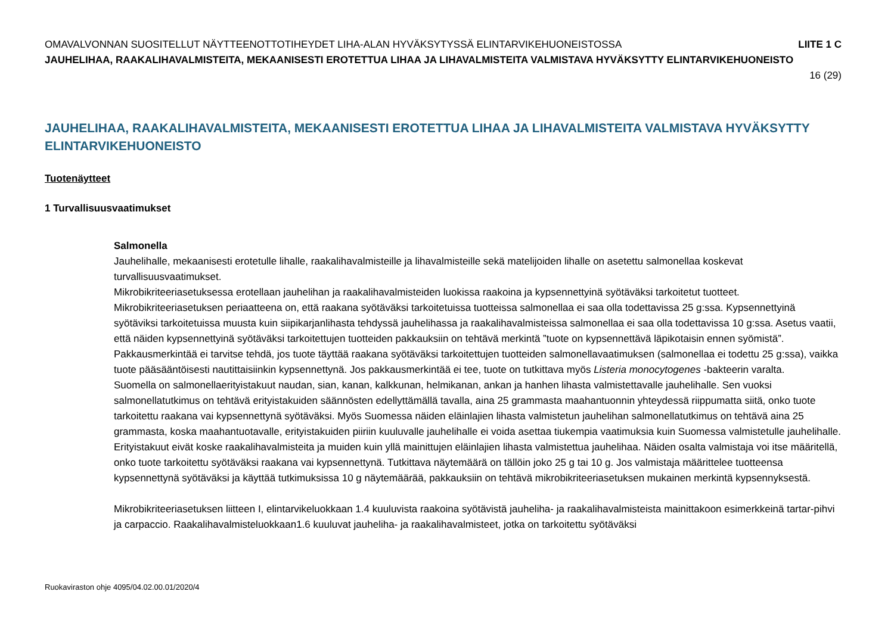OMAVALVONNAN SUOSITELLUT NÄYTTEENOTTOTIHEYDET LIHA-ALAN HYVÄKSYTYSSÄ ELINTARVIKEHUONEISTOSSA LIITE 1 C
JAUHELIHAA, RAAKALIHAVALMISTEITA, MEKAANISESTI EROTETTUA LIHAA JA LIHAVALMISTEITA VALMISTAVA HYVÄKSYTTY ELINTARVIKEHUONEISTO
16 (29)
JAUHELIHAA, RAAKALIHAVALMISTEITA, MEKAANISESTI EROTETTUA LIHAA JA LIHAVALMISTEITA VALMISTAVA HYVÄKSYTTY ELINTARVIKEHUONEISTO
Tuotenäytteet
1 Turvallisuusvaatimukset
Salmonella
Jauhelihalle, mekaanisesti erotetulle lihalle, raakalihavalmisteille ja lihavalmisteille sekä matelijoiden lihalle on asetettu salmonellaa koskevat turvallisuusvaatimukset.
Mikrobikriteeriasetuksessa erotellaan jauhelihan ja raakalihavalmisteiden luokissa raakoina ja kypsennettyinä syötäväksi tarkoitetut tuotteet. Mikrobikriteeriasetuksen periaatteena on, että raakana syötäväksi tarkoitetuissa tuotteissa salmonellaa ei saa olla todettavissa 25 g:ssa. Kypsennettyinä syötäviksi tarkoitetuissa muusta kuin siipikarjanlihasta tehdyssä jauhelihassa ja raakalihavalmisteissa salmonellaa ei saa olla todettavissa 10 g:ssa. Asetus vaatii, että näiden kypsennettyinä syötäväksi tarkoitettujen tuotteiden pakkauksiin on tehtävä merkintä ”tuote on kypsennettävä läpikotaisin ennen syömistä”. Pakkausmerkintää ei tarvitse tehdä, jos tuote täyttää raakana syötäväksi tarkoitettujen tuotteiden salmonellavaatimuksen (salmonellaa ei todettu 25 g:ssa), vaikka tuote pääsääntöisesti nautittaisiinkin kypsennettynä. Jos pakkausmerkintää ei tee, tuote on tutkittava myös Listeria monocytogenes -bakteerin varalta.
Suomella on salmonellaerityistakuut naudan, sian, kanan, kalkkunan, helmikanan, ankan ja hanhen lihasta valmistettavalle jauhelihalle. Sen vuoksi salmonellatutkimus on tehtävä erityistakuiden säännösten edellyttämällä tavalla, aina 25 grammasta maahantuonnin yhteydessä riippumatta siitä, onko tuote tarkoitettu raakana vai kypsennettynä syötäväksi. Myös Suomessa näiden eläinlajien lihasta valmistetun jauhelihan salmonellatutkimus on tehtävä aina 25 grammasta, koska maahantuotavalle, erityistakuiden piiriin kuuluvalle jauhelihalle ei voida asettaa tiukempia vaatimuksia kuin Suomessa valmistetulle jauhelihalle.
Erityistakuut eivät koske raakalihavalmisteita ja muiden kuin yllä mainittujen eläinlajien lihasta valmistettua jauhelihaa. Näiden osalta valmistaja voi itse määritellä, onko tuote tarkoitettu syötäväksi raakana vai kypsennettynä. Tutkittava näytemäärä on tällöin joko 25 g tai 10 g. Jos valmistaja määrittelee tuotteensa kypsennettynä syötäväksi ja käyttää tutkimuksissa 10 g näytemäärää, pakkauksiin on tehtävä mikrobikriteeriasetuksen mukainen merkintä kypsennyksestä.
Mikrobikriteeriasetuksen liitteen I, elintarvikeluokkaan 1.4 kuuluvista raakoina syötävistä jauheliha- ja raakalihavalmisteista mainittakoon esimerkkeinä tartar-pihvi ja carpaccio. Raakalihavalmisteluokkaan1.6 kuuluvat jauheliha- ja raakalihavalmisteet, jotka on tarkoitettu syötäväksi
Ruokaviraston ohje 4095/04.02.00.01/2020/4